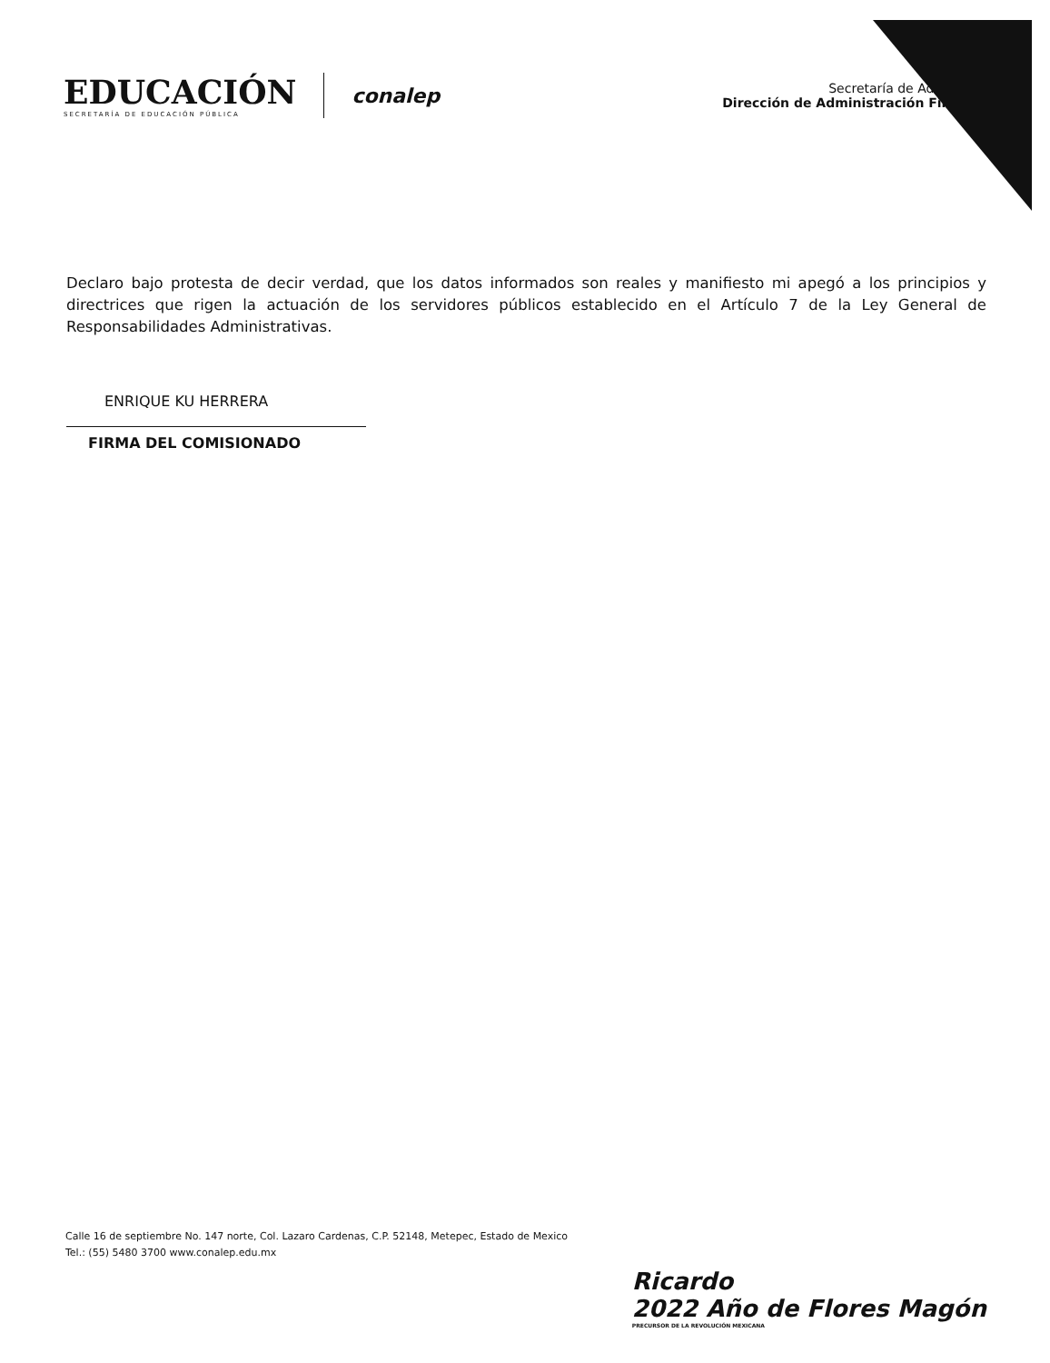EDUCACIÓN
SECRETARÍA DE EDUCACIÓN PÚBLICA
conalep
Secretaría de Adminis
Dirección de Administración Finan
Declaro bajo protesta de decir verdad, que los datos informados son reales y manifiesto mi apegó a los principios y directrices que rigen la actuación de los servidores públicos establecido en el Artículo 7 de la Ley General de Responsabilidades Administrativas.
ENRIQUE KU HERRERA
FIRMA DEL COMISIONADO
Calle 16 de septiembre No. 147 norte, Col. Lazaro Cardenas, C.P. 52148, Metepec, Estado de Mexico
Tel.: (55) 5480 3700 www.conalep.edu.mx
Ricardo
2022 Año de Flores Magón
PRECURSOR DE LA REVOLUCIÓN MEXICANA